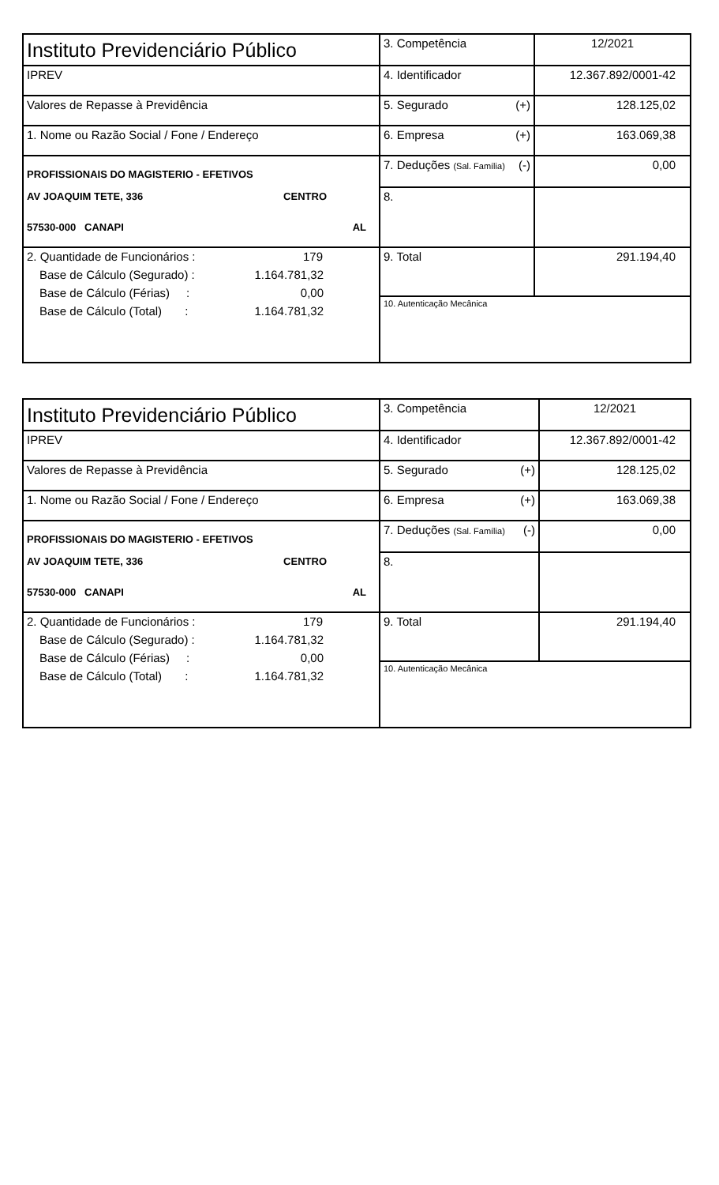| Instituto Previdenciário Público | 3. Competência | 12/2021 |
| IPREV | 4. Identificador | 12.367.892/0001-42 |
| Valores de Repasse à Previdência | 5. Segurado (+) | 128.125,02 |
| 1. Nome ou Razão Social / Fone / Endereço | 6. Empresa (+) | 163.069,38 |
| PROFISSIONAIS DO MAGISTERIO - EFETIVOS AV JOAQUIM TETE, 336 CENTRO 57530-000 CANAPI AL | 7. Deduções (Sal. Família) (-) | 0,00 |
| | 8. | |
| 2. Quantidade de Funcionários : 179 Base de Cálculo (Segurado) : 1.164.781,32 Base de Cálculo (Férias) : 0,00 Base de Cálculo (Total) : 1.164.781,32 | 9. Total | 291.194,40 |
| | 10. Autenticação Mecânica | |
| Instituto Previdenciário Público | 3. Competência | 12/2021 |
| IPREV | 4. Identificador | 12.367.892/0001-42 |
| Valores de Repasse à Previdência | 5. Segurado (+) | 128.125,02 |
| 1. Nome ou Razão Social / Fone / Endereço | 6. Empresa (+) | 163.069,38 |
| PROFISSIONAIS DO MAGISTERIO - EFETIVOS AV JOAQUIM TETE, 336 CENTRO 57530-000 CANAPI AL | 7. Deduções (Sal. Família) (-) | 0,00 |
| | 8. | |
| 2. Quantidade de Funcionários : 179 Base de Cálculo (Segurado) : 1.164.781,32 Base de Cálculo (Férias) : 0,00 Base de Cálculo (Total) : 1.164.781,32 | 9. Total | 291.194,40 |
| | 10. Autenticação Mecânica | |